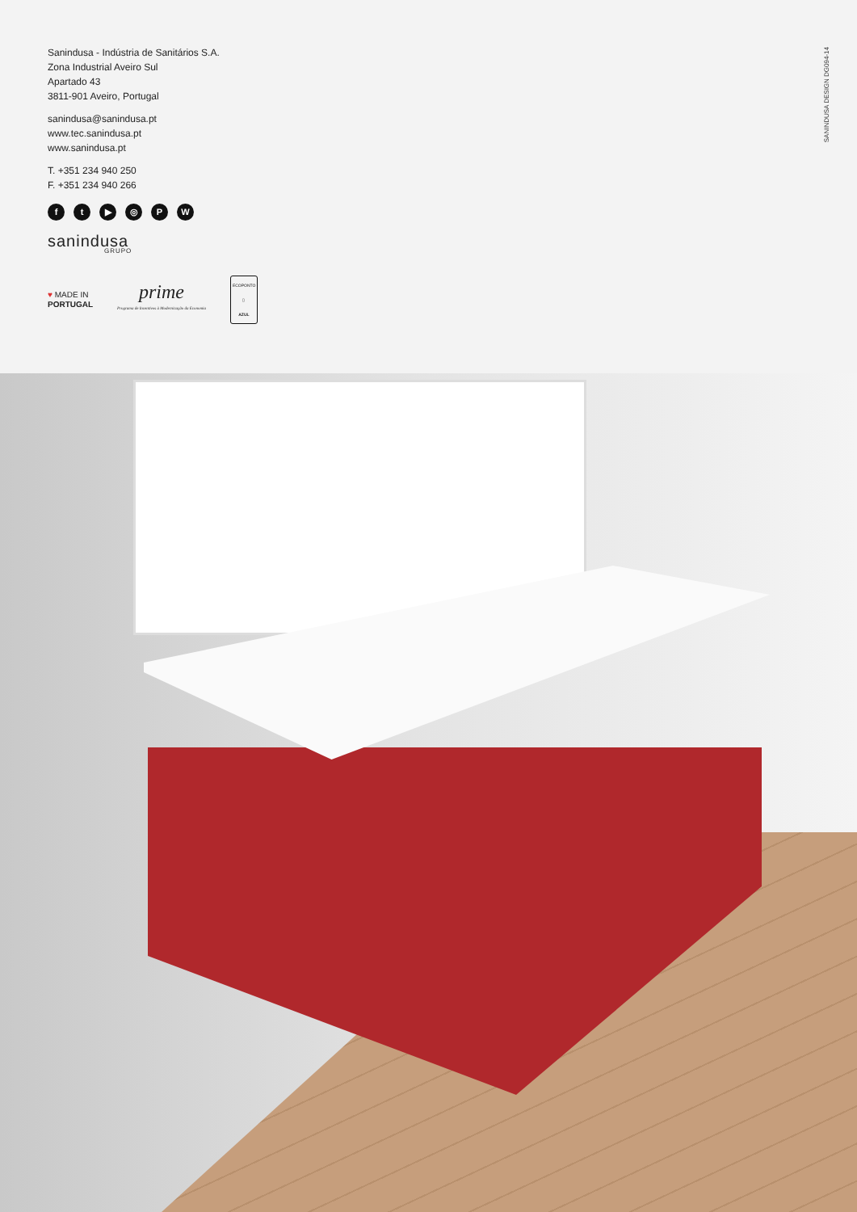Sanindusa - Indústria de Sanitários S.A.
Zona Industrial Aveiro Sul
Apartado 43
3811-901 Aveiro, Portugal
sanindusa@sanindusa.pt
www.tec.sanindusa.pt
www.sanindusa.pt
T. +351 234 940 250
F. +351 234 940 266
ft ▶ ◎ PW
sanindusa
GRUPO
♥ MADE IN
PORTUGAL
prime
Programa de Incentivos à Modernização da Economia
ECOPONTO
▯
AZUL
SANINDUSA DESIGN DG094-14